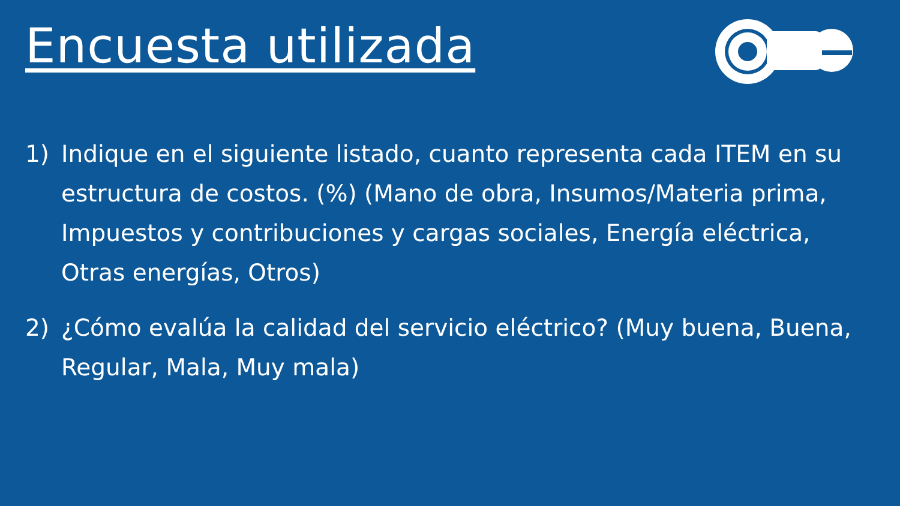Encuesta utilizada
1) Indique en el siguiente listado, cuanto representa cada ITEM en su estructura de costos. (%) (Mano de obra, Insumos/Materia prima, Impuestos y contribuciones y cargas sociales, Energía eléctrica, Otras energías, Otros)
2) ¿Cómo evalúa la calidad del servicio eléctrico? (Muy buena, Buena, Regular, Mala, Muy mala)